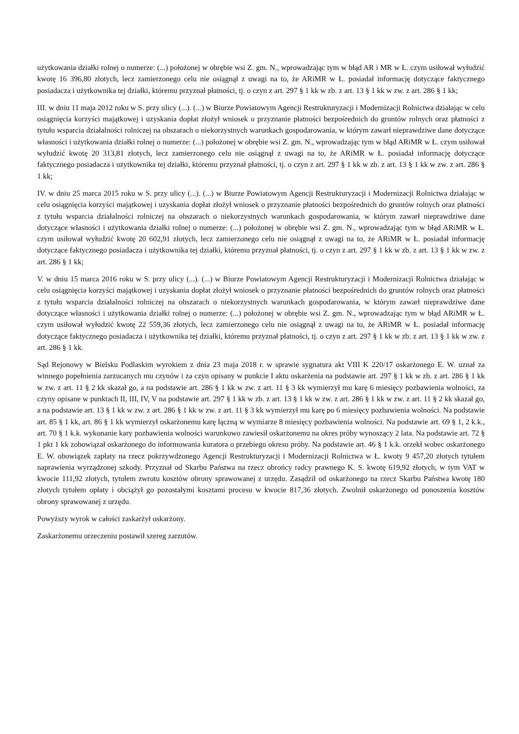użytkowania działki rolnej o numerze: (...) położonej w obrębie wsi Z. gm. N., wprowadzając tym w błąd AR i MR w Ł. czym usiłował wyłudzić kwotę 16 396,80 złotych, lecz zamierzonego celu nie osiągnął z uwagi na to, że ARiMR w Ł. posiadał informację dotyczące faktycznego posiadacza i użytkownika tej działki, któremu przyznał płatności, tj. o czyn z art. 297 § 1 kk w zb. z art. 13 § 1 kk w zw. z art. 286 § 1 kk;
III. w dniu 11 maja 2012 roku w S. przy ulicy (...). (...) w Biurze Powiatowym Agencji Restrukturyzacji i Modernizacji Rolnictwa działając w celu osiągnięcia korzyści majątkowej i uzyskania dopłat złożył wniosek o przyznanie płatności bezpośrednich do gruntów rolnych oraz płatności z tytułu wsparcia działalności rolniczej na obszarach o niekorzystnych warunkach gospodarowania, w którym zawarł nieprawdziwe dane dotyczące własności i użytkowania działki rolnej o numerze: (...) położonej w obrębie wsi Z. gm. N., wprowadzając tym w błąd ARiMR w Ł. czym usiłował wyłudzić kwotę 20 313,81 złotych, lecz zamierzonego celu nie osiągnął z uwagi na to, że ARiMR w Ł. posiadał informację dotyczące faktycznego posiadacza i użytkownika tej działki, któremu przyznał płatności, tj. o czyn z art. 297 § 1 kk w zb. z art. 13 § 1 kk w zw. z art. 286 § 1 kk;
IV. w dniu 25 marca 2015 roku w S. przy ulicy (...). (...) w Biurze Powiatowym Agencji Restrukturyzacji i Modernizacji Rolnictwa działając w celu osiągnięcia korzyści majątkowej i uzyskania dopłat złożył wniosek o przyznanie płatności bezpośrednich do gruntów rolnych oraz płatności z tytułu wsparcia działalności rolniczej na obszarach o niekorzystnych warunkach gospodarowania, w którym zawarł nieprawdziwe dane dotyczące własności i użytkowania działki rolnej o numerze: (...) położonej w obrębie wsi Z. gm. N., wprowadzając tym w błąd ARiMR w Ł. czym usiłował wyłudzić kwotę 20 602,91 złotych, lecz zamierzonego celu nie osiągnął z uwagi na to, że ARiMR w Ł. posiadał informację dotyczące faktycznego posiadacza i użytkownika tej działki, któremu przyznał płatności, tj. o czyn z art. 297 § 1 kk w zb. z art. 13 § 1 kk w zw. z art. 286 § 1 kk;
V. w dniu 15 marca 2016 roku w S. przy ulicy (...). (...) w Biurze Powiatowym Agencji Restrukturyzacji i Modernizacji Rolnictwa działając w celu osiągnięcia korzyści majątkowej i uzyskania dopłat złożył wniosek o przyznanie płatności bezpośrednich do gruntów rolnych oraz płatności z tytułu wsparcia działalności rolniczej na obszarach o niekorzystnych warunkach gospodarowania, w którym zawarł nieprawdziwe dane dotyczące własności i użytkowania działki rolnej o numerze: (...) położonej w obrębie wsi Z. gm. N., wprowadzając tym w błąd ARiMR w Ł. czym usiłował wyłudzić kwotę 22 559,36 złotych, lecz zamierzonego celu nie osiągnął z uwagi na to, że ARiMR w Ł. posiadał informację dotyczące faktycznego posiadacza i użytkownika tej działki, któremu przyznał płatności, tj. o czyn z art. 297 § 1 kk w zb. z art. 13 § 1 kk w zw. z art. 286 § 1 kk.
Sąd Rejonowy w Bielsku Podlaskim wyrokiem z dnia 23 maja 2018 r. w sprawie sygnatura akt VIII K 220/17 oskarżonego E. W. uznał za winnego popełnienia zarzucanych mu czynów i za czyn opisany w punkcie I aktu oskarżenia na podstawie art. 297 § 1 kk w zb. z art. 286 § 1 kk w zw. z art. 11 § 2 kk skazał go, a na podstawie art. 286 § 1 kk w zw. z art. 11 § 3 kk wymierzył mu karę 6 miesięcy pozbawienia wolności, za czyny opisane w punktach II, III, IV, V na podstawie art. 297 § 1 kk w zb. z art. 13 § 1 kk w zw. z art. 286 § 1 kk w zw. z art. 11 § 2 kk skazał go, a na podstawie art. 13 § 1 kk w zw. z art. 286 § 1 kk w zw. z art. 11 § 3 kk wymierzył mu karę po 6 miesięcy pozbawienia wolności. Na podstawie art. 85 § 1 kk, art. 86 § 1 kk wymierzył oskarżonemu karę łączną w wymiarze 8 miesięcy pozbawienia wolności. Na podstawie art. 69 § 1, 2 k.k., art. 70 § 1 k.k. wykonanie kary pozbawienia wolności warunkowo zawiesił oskarżonemu na okres próby wynoszący 2 lata. Na podstawie art. 72 § 1 pkt 1 kk zobowiązał oskarżonego do informowania kuratora o przebiegu okresu próby. Na podstawie art. 46 § 1 k.k. orzekł wobec oskarżonego E. W. obowiązek zapłaty na rzecz pokrzywdzonego Agencji Restrukturyzacji i Modernizacji Rolnictwa w Ł. kwoty 9 457,20 złotych tytułem naprawienia wyrządzonej szkody. Przyznał od Skarbu Państwa na rzecz obrońcy radcy prawnego K. S. kwotę 619,92 złotych, w tym VAT w kwocie 111,92 złotych, tytułem zwrotu kosztów obrony sprawowanej z urzędu. Zasądził od oskarżonego na rzecz Skarbu Państwa kwotę 180 złotych tytułem opłaty i obciążył go pozostałymi kosztami procesu w kwocie 817,36 złotych. Zwolnił oskarżonego od ponoszenia kosztów obrony sprawowanej z urzędu.
Powyższy wyrok w całości zaskarżył oskarżony.
Zaskarżonemu orzeczeniu postawił szereg zarzutów.